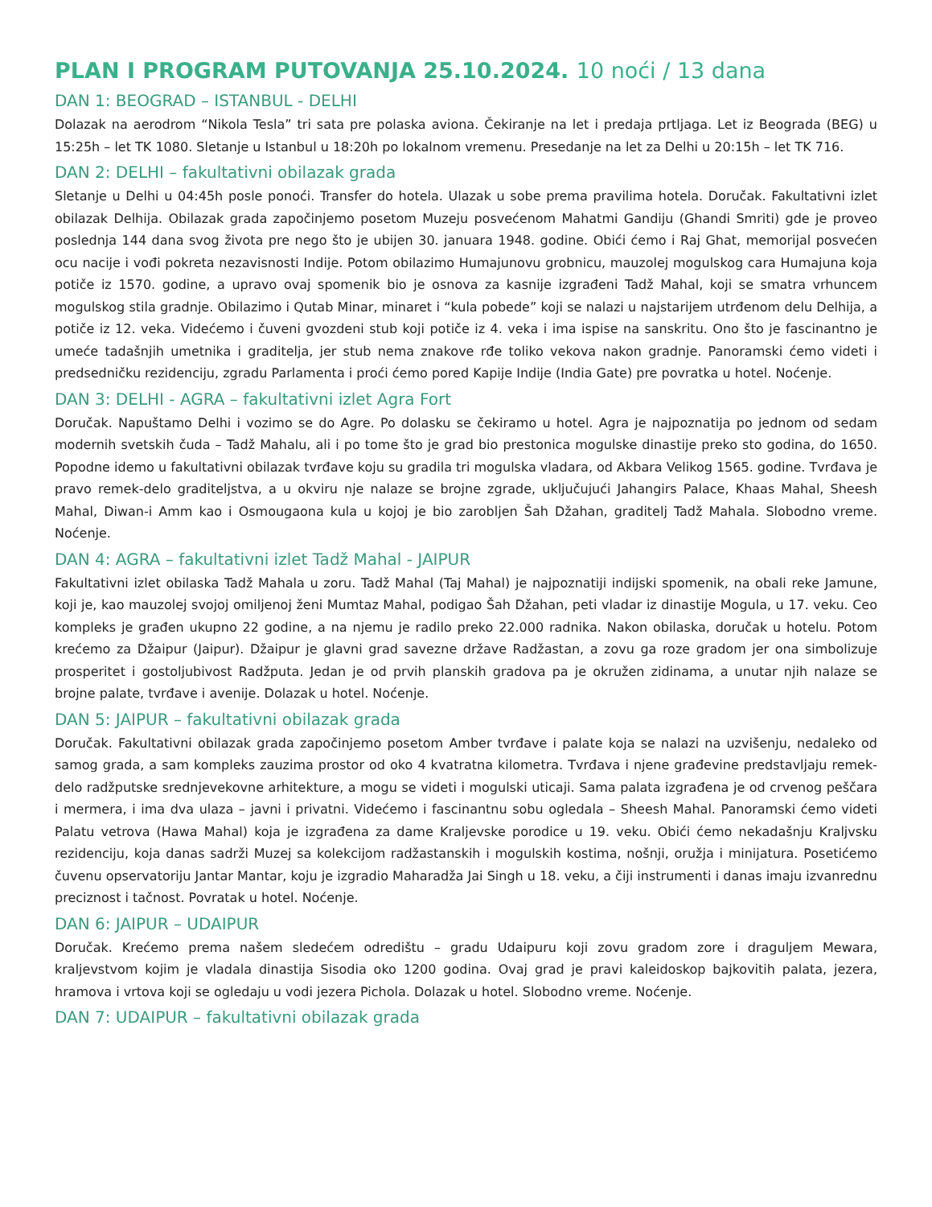PLAN I PROGRAM PUTOVANJA 25.10.2024. 10 noći / 13 dana
DAN 1: BEOGRAD – ISTANBUL - DELHI
Dolazak na aerodrom “Nikola Tesla” tri sata pre polaska aviona. Čekiranje na let i predaja prtljaga. Let iz Beograda (BEG) u 15:25h – let TK 1080. Sletanje u Istanbul u 18:20h po lokalnom vremenu. Presedanje na let za Delhi u 20:15h – let TK 716.
DAN 2: DELHI – fakultativni obilazak grada
Sletanje u Delhi u 04:45h posle ponoći. Transfer do hotela. Ulazak u sobe prema pravilima hotela. Doručak. Fakultativni izlet obilazak Delhija. Obilazak grada započinjemo posetom Muzeju posvećenom Mahatmi Gandiju (Ghandi Smriti) gde je proveo poslednja 144 dana svog života pre nego što je ubijen 30. januara 1948. godine. Obići ćemo i Raj Ghat, memorijal posvećen ocu nacije i vođi pokreta nezavisnosti Indije. Potom obilazimo Humajunovu grobnicu, mauzolej mogulskog cara Humajuna koja potiče iz 1570. godine, a upravo ovaj spomenik bio je osnova za kasnije izgrađeni Tadž Mahal, koji se smatra vrhuncem mogulskog stila gradnje. Obilazimo i Qutab Minar, minaret i “kula pobede” koji se nalazi u najstarijem utrđenom delu Delhija, a potiče iz 12. veka. Videćemo i čuveni gvozdeni stub koji potiče iz 4. veka i ima ispise na sanskritu. Ono što je fascinantno je umeće tadašnjih umetnika i graditelja, jer stub nema znakove rđe toliko vekova nakon gradnje. Panoramski ćemo videti i predsedničku rezidenciju, zgradu Parlamenta i proći ćemo pored Kapije Indije (India Gate) pre povratka u hotel. Noćenje.
DAN 3: DELHI - AGRA – fakultativni izlet Agra Fort
Doručak. Napuštamo Delhi i vozimo se do Agre. Po dolasku se čekiramo u hotel. Agra je najpoznatija po jednom od sedam modernih svetskih čuda – Tadž Mahalu, ali i po tome što je grad bio prestonica mogulske dinastije preko sto godina, do 1650. Popodne idemo u fakultativni obilazak tvrđave koju su gradila tri mogulska vladara, od Akbara Velikog 1565. godine. Tvrđava je pravo remek-delo graditeljstva, a u okviru nje nalaze se brojne zgrade, uključujući Jahangirs Palace, Khaas Mahal, Sheesh Mahal, Diwan-i Amm kao i Osmougaona kula u kojoj je bio zarobljen Šah Džahan, graditelj Tadž Mahala. Slobodno vreme. Noćenje.
DAN 4: AGRA – fakultativni izlet Tadž Mahal - JAIPUR
Fakultativni izlet obilaska Tadž Mahala u zoru. Tadž Mahal (Taj Mahal) je najpoznatiji indijski spomenik, na obali reke Jamune, koji je, kao mauzolej svojoj omiljenoj ženi Mumtaz Mahal, podigao Šah Džahan, peti vladar iz dinastije Mogula, u 17. veku. Ceo kompleks je građen ukupno 22 godine, a na njemu je radilo preko 22.000 radnika. Nakon obilaska, doručak u hotelu. Potom krećemo za Džaipur (Jaipur). Džaipur je glavni grad savezne države Radžastan, a zovu ga roze gradom jer ona simbolizuje prosperitet i gostoljubivost Radžputa. Jedan je od prvih planskih gradova pa je okružen zidinama, a unutar njih nalaze se brojne palate, tvrđave i avenije. Dolazak u hotel. Noćenje.
DAN 5: JAIPUR – fakultativni obilazak grada
Doručak. Fakultativni obilazak grada započinjemo posetom Amber tvrđave i palate koja se nalazi na uzvišenju, nedaleko od samog grada, a sam kompleks zauzima prostor od oko 4 kvatratna kilometra. Tvrđava i njene građevine predstavljaju remek-delo radžputske srednjevekovne arhitekture, a mogu se videti i mogulski uticaji. Sama palata izgrađena je od crvenog peščara i mermera, i ima dva ulaza – javni i privatni. Videćemo i fascinantnu sobu ogledala – Sheesh Mahal. Panoramski ćemo videti Palatu vetrova (Hawa Mahal) koja je izgrađena za dame Kraljevske porodice u 19. veku. Obići ćemo nekadašnju Kraljvsku rezidenciju, koja danas sadrži Muzej sa kolekcijom radžastanskih i mogulskih kostima, nošnji, oružja i minijatura. Posetićemo čuvenu opservatoriju Jantar Mantar, koju je izgradio Maharadža Jai Singh u 18. veku, a čiji instrumenti i danas imaju izvanrednu preciznost i tačnost. Povratak u hotel. Noćenje.
DAN 6: JAIPUR – UDAIPUR
Doručak. Krećemo prema našem sledećem odredištu – gradu Udaipuru koji zovu gradom zore i draguljem Mewara, kraljevstvom kojim je vladala dinastija Sisodia oko 1200 godina. Ovaj grad je pravi kaleidoskop bajkovitih palata, jezera, hramova i vrtova koji se ogledaju u vodi jezera Pichola. Dolazak u hotel. Slobodno vreme. Noćenje.
DAN 7: UDAIPUR – fakultativni obilazak grada